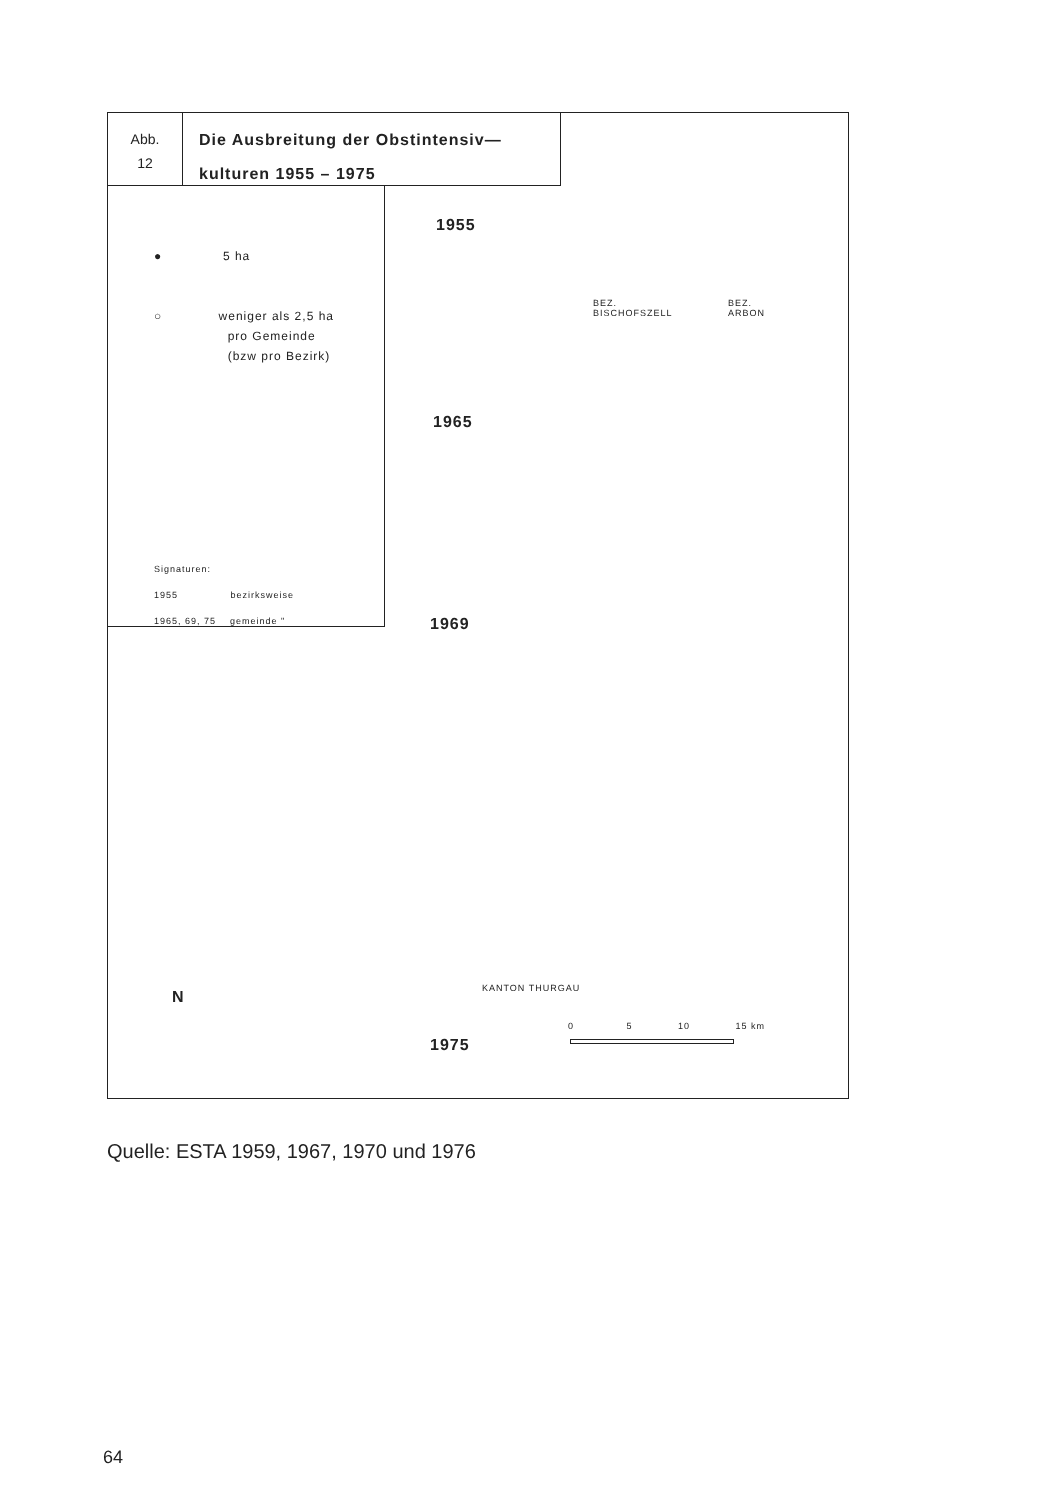Abb.
12
Die Ausbreitung der Obstintensiv—
kulturen 1955 – 1975
● 5 ha
○ weniger als 2,5 ha
pro Gemeinde
(bzw pro Bezirk)
Signaturen:
1955 bezirksweise
1965, 69, 75 gemeinde "
1955
BEZ.
BISCHOFSZELL
BEZ.
ARBON
1965
1969
KANTON THURGAU
N
0 5 10 15 km
1975
Quelle: ESTA 1959, 1967, 1970 und 1976
64